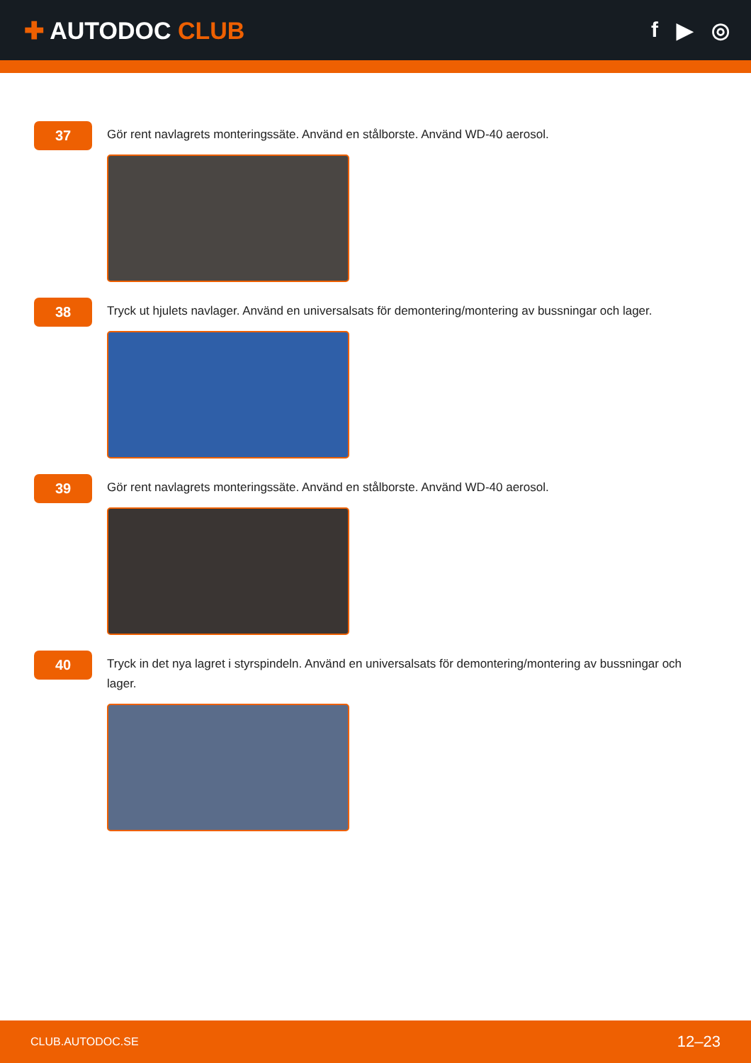✚ AUTODOC CLUB f ▶ ◎
37
Gör rent navlagrets monteringssäte. Använd en stålborste. Använd WD-40 aerosol.
38
Tryck ut hjulets navlager. Använd en universalsats för demontering/montering av bussningar och lager.
39
Gör rent navlagrets monteringssäte. Använd en stålborste. Använd WD-40 aerosol.
40
Tryck in det nya lagret i styrspindeln. Använd en universalsats för demontering/montering av bussningar och lager.
CLUB.AUTODOC.SE 12–23